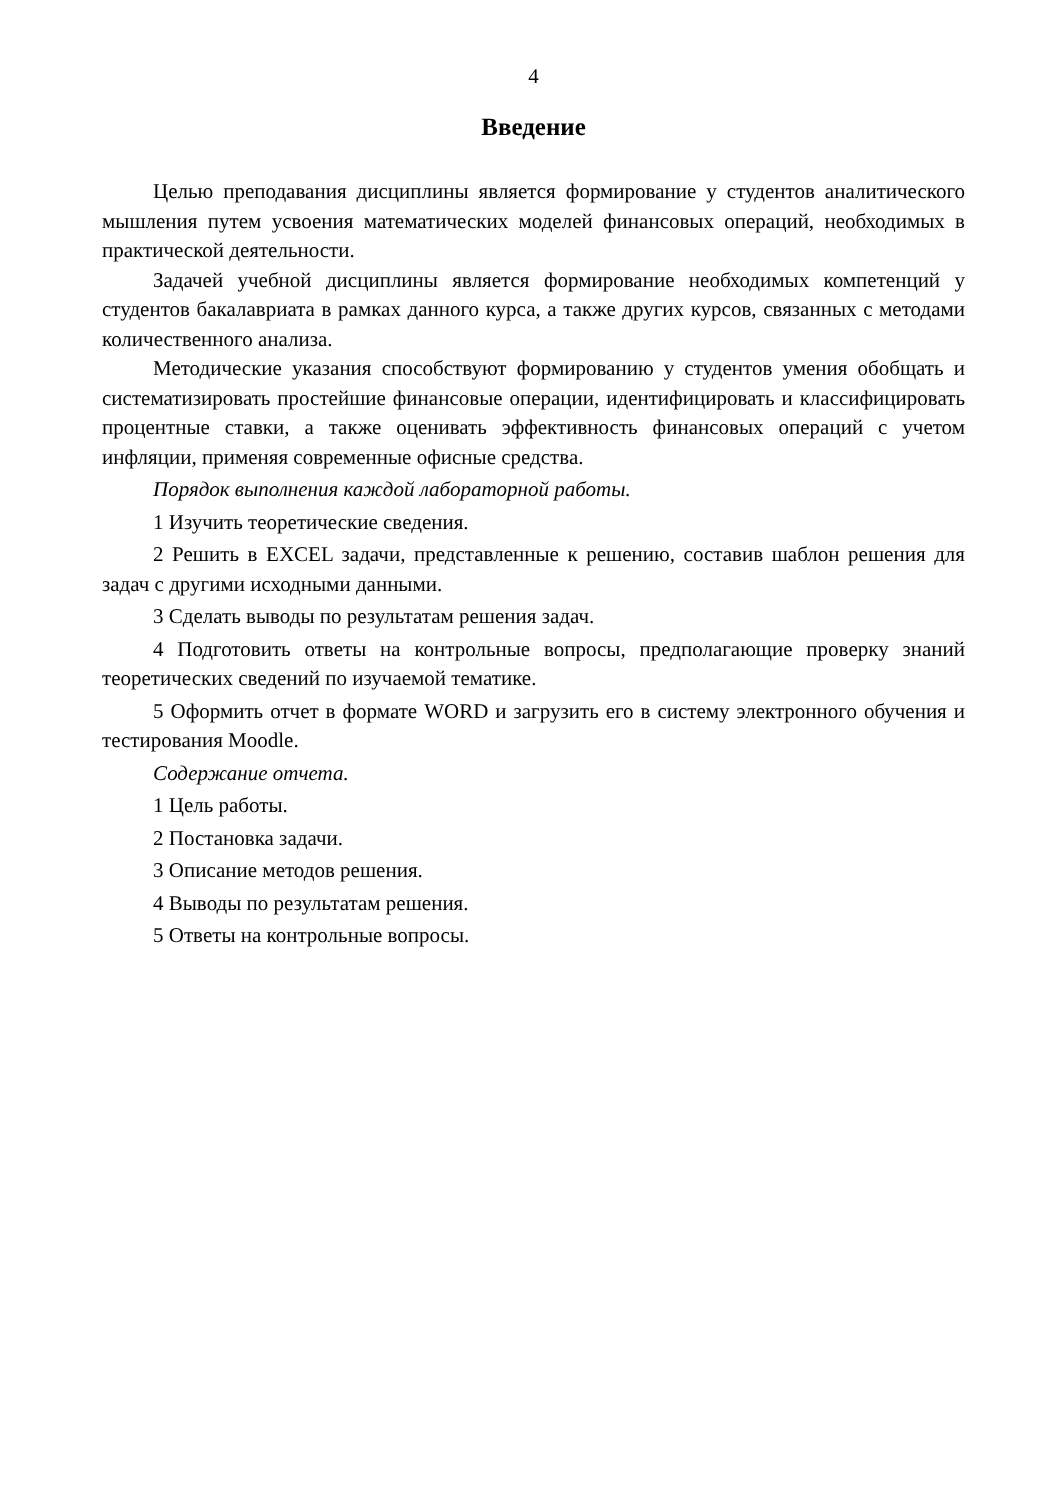4
Введение
Целью преподавания дисциплины является формирование у студентов аналитического мышления путем усвоения математических моделей финансовых операций, необходимых в практической деятельности.
Задачей учебной дисциплины является формирование необходимых компетенций у студентов бакалавриата в рамках данного курса, а также других курсов, связанных с методами количественного анализа.
Методические указания способствуют формированию у студентов умения обобщать и систематизировать простейшие финансовые операции, идентифицировать и классифицировать процентные ставки, а также оценивать эффективность финансовых операций с учетом инфляции, применяя современные офисные средства.
Порядок выполнения каждой лабораторной работы.
1 Изучить теоретические сведения.
2 Решить в EXCEL задачи, представленные к решению, составив шаблон решения для задач с другими исходными данными.
3 Сделать выводы по результатам решения задач.
4 Подготовить ответы на контрольные вопросы, предполагающие проверку знаний теоретических сведений по изучаемой тематике.
5 Оформить отчет в формате WORD и загрузить его в систему электронного обучения и тестирования Moodle.
Содержание отчета.
1 Цель работы.
2 Постановка задачи.
3 Описание методов решения.
4 Выводы по результатам решения.
5 Ответы на контрольные вопросы.